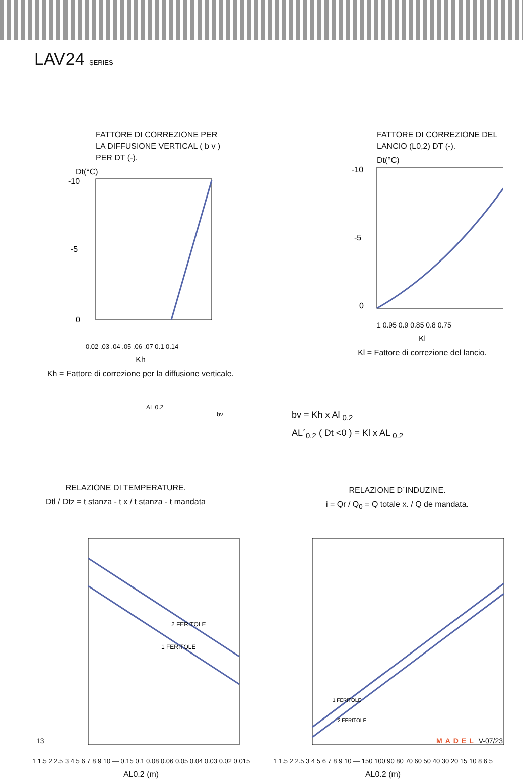LAV24 SERIES
FATTORE DI CORREZIONE PER
LA DIFFUSIONE VERTICAL ( b v )
PER DT (-).
Dt(°C)
-10
-5
0
0.02 .03 .04 .05 .06 .07 0.1 0.14
Kh
Kh = Fattore di correzione per la diffusione verticale.
FATTORE DI CORREZIONE DEL
LANCIO (L0,2) DT (-).
Dt(°C)
-10
-5
0
1 0.95 0.9 0.85 0.8 0.75
Kl
Kl = Fattore di correzione del lancio.
AL 0.2
bv
RELAZIONE DI TEMPERATURE.
Dtl / Dtz = t stanza - t x / t stanza - t mandata
bv = Kh x Al <sub>0.2</sub>
AL´<sub>0.2</sub> ( Dt <0 ) = Kl x AL <sub>0.2</sub>
RELAZIONE D´INDUZINE.
i = Qr / Q<sub>0</sub> = Q totale x. / Q de mandata.
2 FERITOLE
1 FERITOLE
1 1.5 2 2.5 3 4 5 6 7 8 9 10 — 0.15 0.1 0.08 0.06 0.05 0.04 0.03 0.02 0.015
AL0.2 (m)
1 FERITOLE
2 FERITOLE
1 1.5 2 2.5 3 4 5 6 7 8 9 10 — 150 100 90 80 70 60 50 40 30 20 15 10 8 6 5
AL0.2 (m)
13 MADEL V-07/23